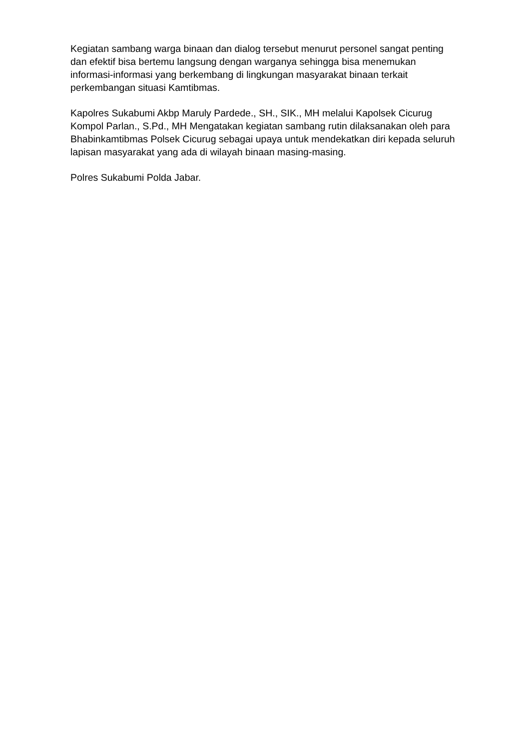Kegiatan sambang warga binaan dan dialog tersebut menurut personel sangat penting dan efektif bisa bertemu langsung dengan warganya sehingga bisa menemukan informasi-informasi yang berkembang di lingkungan masyarakat binaan terkait perkembangan situasi Kamtibmas.
Kapolres Sukabumi Akbp Maruly Pardede., SH., SIK., MH melalui Kapolsek Cicurug Kompol Parlan., S.Pd., MH Mengatakan kegiatan sambang rutin dilaksanakan oleh para Bhabinkamtibmas Polsek Cicurug sebagai upaya untuk mendekatkan diri kepada seluruh lapisan masyarakat yang ada di wilayah binaan masing-masing.
Polres Sukabumi Polda Jabar.